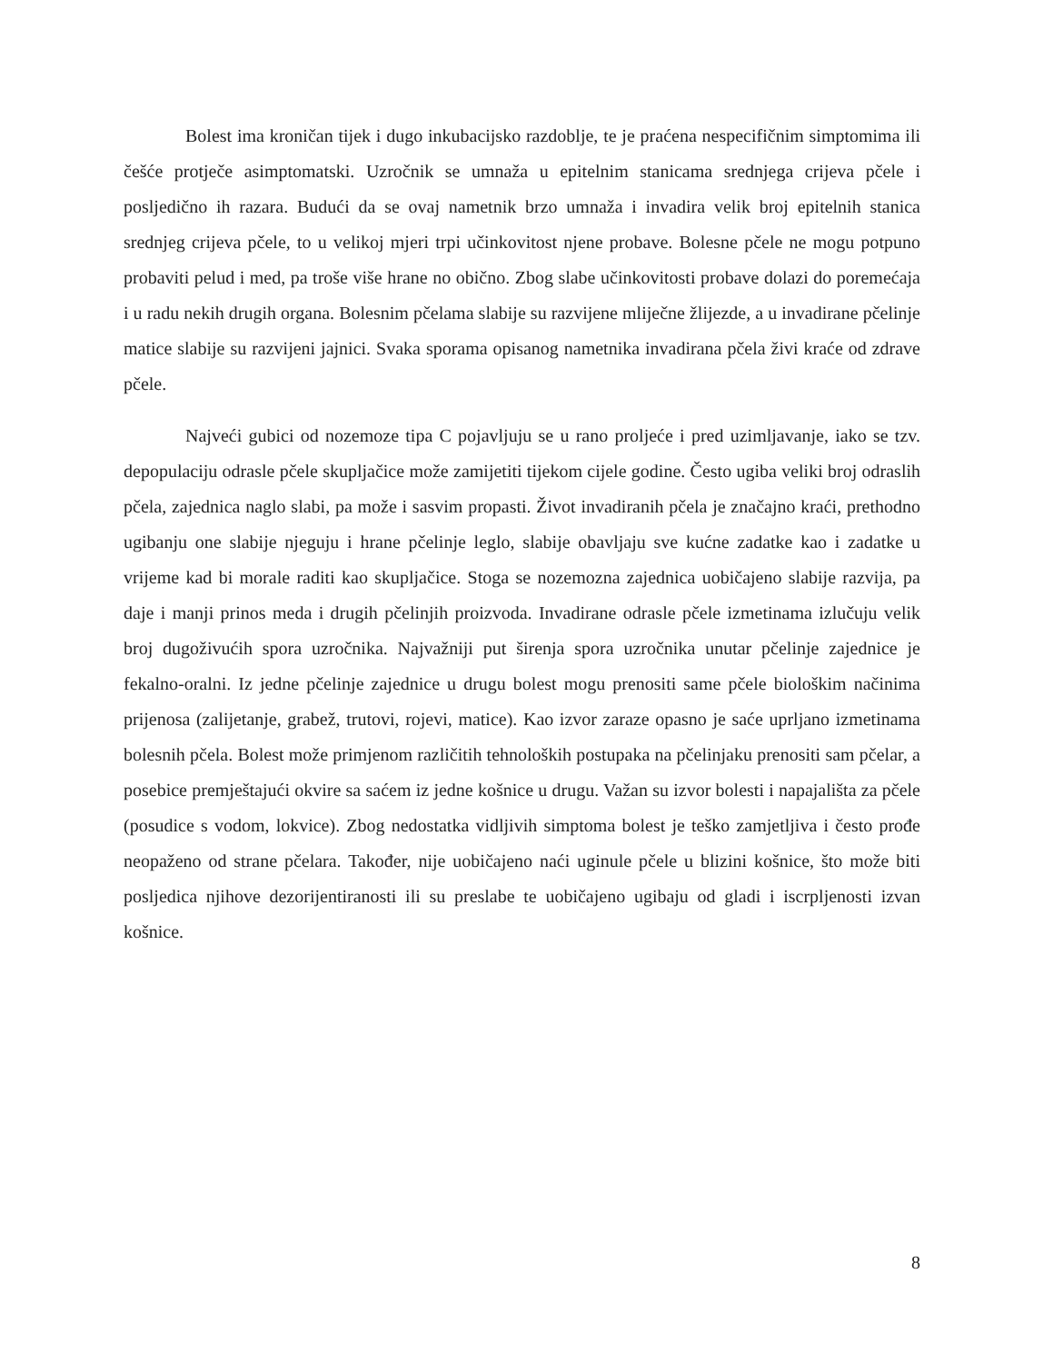Bolest ima kroničan tijek i dugo inkubacijsko razdoblje, te je praćena nespecifičnim simptomima ili češće protječe asimptomatski. Uzročnik se umnaža u epitelnim stanicama srednjega crijeva pčele i posljedično ih razara. Budući da se ovaj nametnik brzo umnaža i invadira velik broj epitelnih stanica srednjeg crijeva pčele, to u velikoj mjeri trpi učinkovitost njene probave. Bolesne pčele ne mogu potpuno probaviti pelud i med, pa troše više hrane no obično. Zbog slabe učinkovitosti probave dolazi do poremećaja i u radu nekih drugih organa. Bolesnim pčelama slabije su razvijene mliječne žlijezde, a u invadirane pčelinje matice slabije su razvijeni jajnici. Svaka sporama opisanog nametnika invadirana pčela živi kraće od zdrave pčele.
Najveći gubici od nozemoze tipa C pojavljuju se u rano proljeće i pred uzimljavanje, iako se tzv. depopulaciju odrasle pčele skupljačice može zamijetiti tijekom cijele godine. Često ugiba veliki broj odraslih pčela, zajednica naglo slabi, pa može i sasvim propasti. Život invadiranih pčela je značajno kraći, prethodno ugibanju one slabije njeguju i hrane pčelinje leglo, slabije obavljaju sve kućne zadatke kao i zadatke u vrijeme kad bi morale raditi kao skupljačice. Stoga se nozemozna zajednica uobičajeno slabije razvija, pa daje i manji prinos meda i drugih pčelinjih proizvoda. Invadirane odrasle pčele izmetinama izlučuju velik broj dugoživućih spora uzročnika. Najvažniji put širenja spora uzročnika unutar pčelinje zajednice je fekalno-oralni. Iz jedne pčelinje zajednice u drugu bolest mogu prenositi same pčele biološkim načinima prijenosa (zalijetanje, grabež, trutovi, rojevi, matice). Kao izvor zaraze opasno je saće uprljano izmetinama bolesnih pčela. Bolest može primjenom različitih tehnoloških postupaka na pčelinjaku prenositi sam pčelar, a posebice premještajući okvire sa saćem iz jedne košnice u drugu. Važan su izvor bolesti i napajališta za pčele (posudice s vodom, lokvice). Zbog nedostatka vidljivih simptoma bolest je teško zamjetljiva i često prođe neopaženo od strane pčelara. Također, nije uobičajeno naći uginule pčele u blizini košnice, što može biti posljedica njihove dezorijentiranosti ili su preslabe te uobičajeno ugibaju od gladi i iscrpljenosti izvan košnice.
8